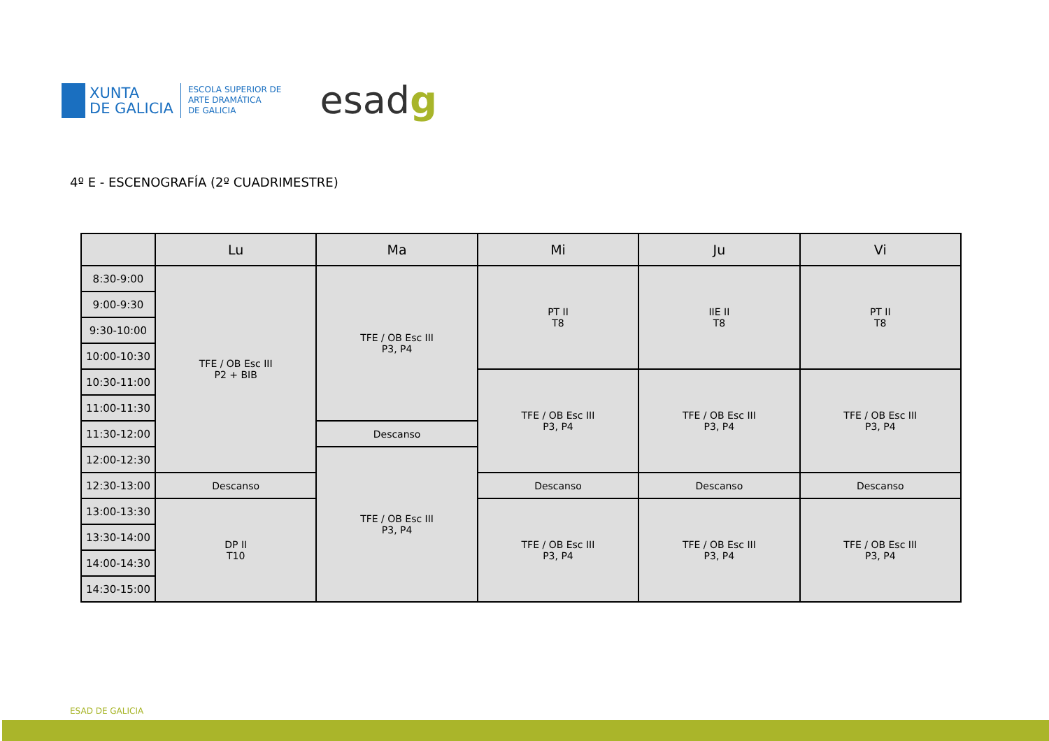XUNTA
DE GALICIA
ESCOLA SUPERIOR DE
ARTE DRAMÁTICA
DE GALICIA
esadg
4º E - ESCENOGRAFÍA (2º CUADRIMESTRE)
| | Lu | Ma | Mi | Ju | Vi |
| --- | --- | --- | --- | --- | --- |
| 8:30-9:00 | TFE / OB Esc III P2 + BIB | TFE / OB Esc III P3, P4 | PT II T8 | IIE II T8 | PT II T8 |
| 9:00-9:30 | | | | | |
| 9:30-10:00 | | | | | |
| 10:00-10:30 | | | | | |
| 10:30-11:00 | | | TFE / OB Esc III P3, P4 | TFE / OB Esc III P3, P4 | TFE / OB Esc III P3, P4 |
| 11:00-11:30 | | | | | |
| 11:30-12:00 | | Descanso | | | |
| 12:00-12:30 | | TFE / OB Esc III P3, P4 | | | |
| 12:30-13:00 | Descanso | | Descanso | Descanso | Descanso |
| 13:00-13:30 | DP II T10 | | TFE / OB Esc III P3, P4 | TFE / OB Esc III P3, P4 | TFE / OB Esc III P3, P4 |
| 13:30-14:00 | | | | | |
| 14:00-14:30 | | | | | |
| 14:30-15:00 | | | | | |
ESAD DE GALICIA